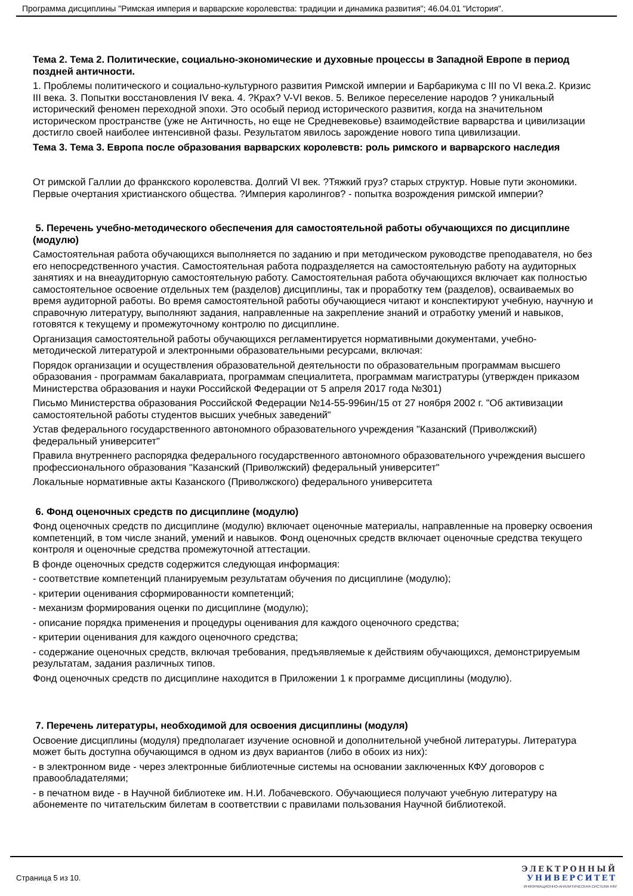Программа дисциплины "Римская империя и варварские королевства: традиции и динамика развития"; 46.04.01 "История".
Тема 2. Тема 2. Политические, социально-экономические и духовные процессы в Западной Европе в период поздней античности.
1. Проблемы политического и социально-культурного развития Римской империи и Барбарикума с III по VI века.2. Кризис III века. 3. Попытки восстановления IV века. 4. ?Крах? V-VI веков. 5. Великое переселение народов ? уникальный исторический феномен переходной эпохи. Это особый период исторического развития, когда на значительном историческом пространстве (уже не Античность, но еще не Средневековье) взаимодействие варварства и цивилизации достигло своей наиболее интенсивной фазы. Результатом явилось зарождение нового типа цивилизации.
Тема 3. Тема 3. Европа после образования варварских королевств: роль римского и варварского наследия
От римской Галлии до франкского королевства. Долгий VI век. ?Тяжкий груз? старых структур. Новые пути экономики. Первые очертания христианского общества. ?Империя каролингов? - попытка возрождения римской империи?
5. Перечень учебно-методического обеспечения для самостоятельной работы обучающихся по дисциплине (модулю)
Самостоятельная работа обучающихся выполняется по заданию и при методическом руководстве преподавателя, но без его непосредственного участия. Самостоятельная работа подразделяется на самостоятельную работу на аудиторных занятиях и на внеаудиторную самостоятельную работу. Самостоятельная работа обучающихся включает как полностью самостоятельное освоение отдельных тем (разделов) дисциплины, так и проработку тем (разделов), осваиваемых во время аудиторной работы. Во время самостоятельной работы обучающиеся читают и конспектируют учебную, научную и справочную литературу, выполняют задания, направленные на закрепление знаний и отработку умений и навыков, готовятся к текущему и промежуточному контролю по дисциплине.
Организация самостоятельной работы обучающихся регламентируется нормативными документами, учебно-методической литературой и электронными образовательными ресурсами, включая:
Порядок организации и осуществления образовательной деятельности по образовательным программам высшего образования - программам бакалавриата, программам специалитета, программам магистратуры (утвержден приказом Министерства образования и науки Российской Федерации от 5 апреля 2017 года №301)
Письмо Министерства образования Российской Федерации №14-55-996ин/15 от 27 ноября 2002 г. "Об активизации самостоятельной работы студентов высших учебных заведений"
Устав федерального государственного автономного образовательного учреждения "Казанский (Приволжский) федеральный университет"
Правила внутреннего распорядка федерального государственного автономного образовательного учреждения высшего профессионального образования "Казанский (Приволжский) федеральный университет"
Локальные нормативные акты Казанского (Приволжского) федерального университета
6. Фонд оценочных средств по дисциплине (модулю)
Фонд оценочных средств по дисциплине (модулю) включает оценочные материалы, направленные на проверку освоения компетенций, в том числе знаний, умений и навыков. Фонд оценочных средств включает оценочные средства текущего контроля и оценочные средства промежуточной аттестации.
В фонде оценочных средств содержится следующая информация:
- соответствие компетенций планируемым результатам обучения по дисциплине (модулю);
- критерии оценивания сформированности компетенций;
- механизм формирования оценки по дисциплине (модулю);
- описание порядка применения и процедуры оценивания для каждого оценочного средства;
- критерии оценивания для каждого оценочного средства;
- содержание оценочных средств, включая требования, предъявляемые к действиям обучающихся, демонстрируемым результатам, задания различных типов.
Фонд оценочных средств по дисциплине находится в Приложении 1 к программе дисциплины (модулю).
7. Перечень литературы, необходимой для освоения дисциплины (модуля)
Освоение дисциплины (модуля) предполагает изучение основной и дополнительной учебной литературы. Литература может быть доступна обучающимся в одном из двух вариантов (либо в обоих из них):
- в электронном виде - через электронные библиотечные системы на основании заключенных КФУ договоров с правообладателями;
- в печатном виде - в Научной библиотеке им. Н.И. Лобачевского. Обучающиеся получают учебную литературу на абонементе по читательским билетам в соответствии с правилами пользования Научной библиотекой.
Страница 5 из 10.
ЭЛЕКТРОННЫЙ
УНИВЕРСИТЕТ
ИНФОРМАЦИОННО-АНАЛИТИЧЕСКАЯ СИСТЕМА КФУ